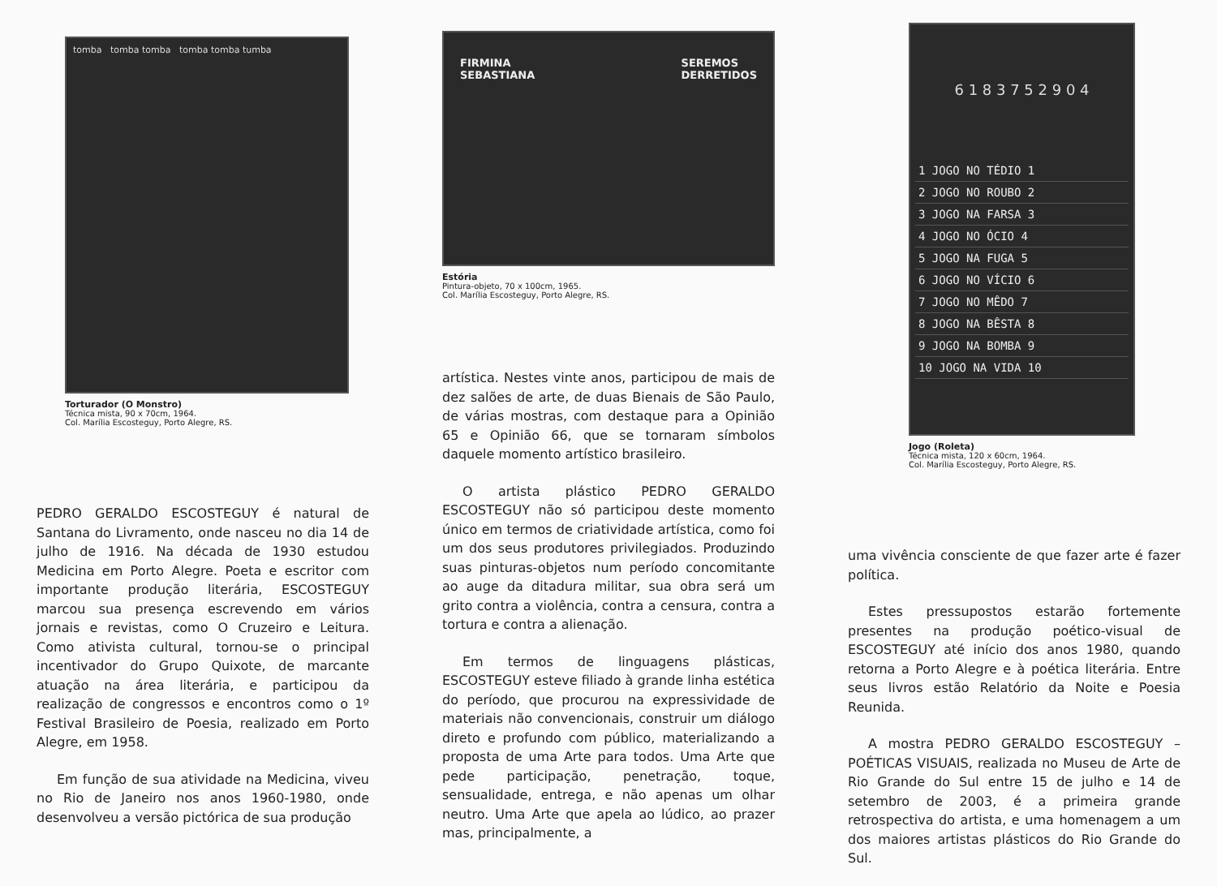tomba tomba tomba tomba tomba tumba
Torturador (O Monstro)
Técnica mista, 90 x 70cm, 1964.
Col. Marília Escosteguy, Porto Alegre, RS.
PEDRO GERALDO ESCOSTEGUY é natural de Santana do Livramento, onde nasceu no dia 14 de julho de 1916. Na década de 1930 estudou Medicina em Porto Alegre. Poeta e escritor com importante produção literária, ESCOSTEGUY marcou sua presença escrevendo em vários jornais e revistas, como O Cruzeiro e Leitura. Como ativista cultural, tornou-se o principal incentivador do Grupo Quixote, de marcante atuação na área literária, e participou da realização de congressos e encontros como o 1º Festival Brasileiro de Poesia, realizado em Porto Alegre, em 1958.
Em função de sua atividade na Medicina, viveu no Rio de Janeiro nos anos 1960-1980, onde desenvolveu a versão pictórica de sua produção
FIRMINA
SEBASTIANA SEREMOS
DERRETIDOS
Estória
Pintura-objeto, 70 x 100cm, 1965.
Col. Marília Escosteguy, Porto Alegre, RS.
artística. Nestes vinte anos, participou de mais de dez salões de arte, de duas Bienais de São Paulo, de várias mostras, com destaque para a Opinião 65 e Opinião 66, que se tornaram símbolos daquele momento artístico brasileiro.
O artista plástico PEDRO GERALDO ESCOSTEGUY não só participou deste momento único em termos de criatividade artística, como foi um dos seus produtores privilegiados. Produzindo suas pinturas-objetos num período concomitante ao auge da ditadura militar, sua obra será um grito contra a violência, contra a censura, contra a tortura e contra a alienação.
Em termos de linguagens plásticas, ESCOSTEGUY esteve filiado à grande linha estética do período, que procurou na expressividade de materiais não convencionais, construir um diálogo direto e profundo com público, materializando a proposta de uma Arte para todos. Uma Arte que pede participação, penetração, toque, sensualidade, entrega, e não apenas um olhar neutro. Uma Arte que apela ao lúdico, ao prazer mas, principalmente, a
6 1 8 3 7 5 2 9 0 4
1 JOGO NO TÉDIO 1
2 JOGO NO ROUBO 2
3 JOGO NA FARSA 3
4 JOGO NO ÓCIO 4
5 JOGO NA FUGA 5
6 JOGO NO VÍCIO 6
7 JOGO NO MÊDO 7
8 JOGO NA BÊSTA 8
9 JOGO NA BOMBA 9
10 JOGO NA VIDA 10
Jogo (Roleta)
Técnica mista, 120 x 60cm, 1964.
Col. Marília Escosteguy, Porto Alegre, RS.
uma vivência consciente de que fazer arte é fazer política.
Estes pressupostos estarão fortemente presentes na produção poético-visual de ESCOSTEGUY até início dos anos 1980, quando retorna a Porto Alegre e à poética literária. Entre seus livros estão Relatório da Noite e Poesia Reunida.
A mostra PEDRO GERALDO ESCOSTEGUY – POÉTICAS VISUAIS, realizada no Museu de Arte de Rio Grande do Sul entre 15 de julho e 14 de setembro de 2003, é a primeira grande retrospectiva do artista, e uma homenagem a um dos maiores artistas plásticos do Rio Grande do Sul.